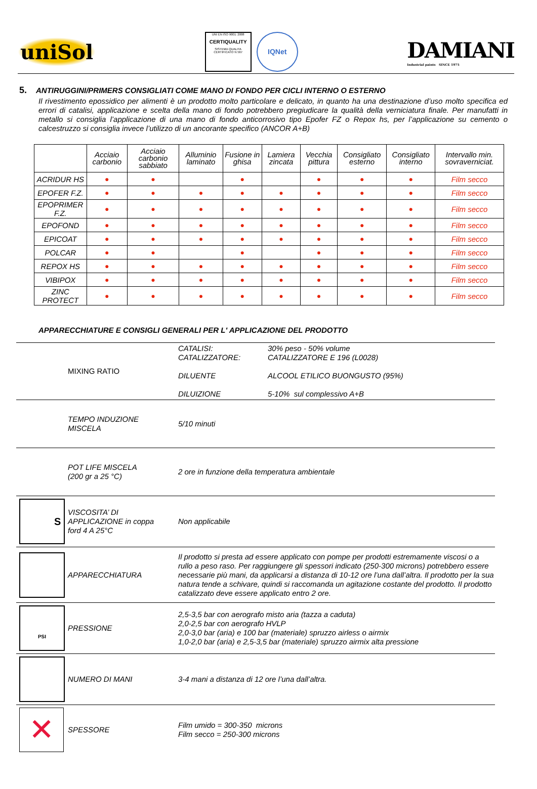uniSol
UNI EN ISO 9001: 2008
CERTIQUALITY
SISTEMA QUALITA
CERTIFICATO N 567
IQNet
DAMIANI
Industrial paints SINCE 1975
5. ANTIRUGGINI/PRIMERS CONSIGLIATI COME MANO DI FONDO PER CICLI INTERNO O ESTERNO
Il rivestimento epossidico per alimenti è un prodotto molto particolare e delicato, in quanto ha una destinazione d’uso molto specifica ed errori di catalisi, applicazione e scelta della mano di fondo potrebbero pregiudicare la qualità della verniciatura finale. Per manufatti in metallo si consiglia l’applicazione di una mano di fondo anticorrosivo tipo Epofer FZ o Repox hs, per l’applicazione su cemento o calcestruzzo si consiglia invece l’utilizzo di un ancorante specifico (ANCOR A+B)
| | Acciaio carbonio | Acciaio carbonio sabbiato | Alluminio laminato | Fusione in ghisa | Lamiera zincata | Vecchia pittura | Consigliato esterno | Consigliato interno | Intervallo min. sovraverniciat. |
| --- | --- | --- | --- | --- | --- | --- | --- | --- | --- |
| ACRIDUR HS | ● | ● | | ● | | ● | ● | ● | Film secco |
| EPOFER F.Z. | ● | ● | ● | ● | ● | ● | ● | ● | Film secco |
| EPOPRIMER F.Z. | ● | ● | ● | ● | ● | ● | ● | ● | Film secco |
| EPOFOND | ● | ● | ● | ● | ● | ● | ● | ● | Film secco |
| EPICOAT | ● | ● | ● | ● | ● | ● | ● | ● | Film secco |
| POLCAR | ● | ● | | ● | | ● | ● | ● | Film secco |
| REPOX HS | ● | ● | ● | ● | ● | ● | ● | ● | Film secco |
| VIBIPOX | ● | ● | ● | ● | ● | ● | ● | ● | Film secco |
| ZINC PROTECT | ● | ● | ● | ● | ● | ● | ● | ● | Film secco |
APPARECCHIATURE E CONSIGLI GENERALI PER L' APPLICAZIONE DEL PRODOTTO
| | MIXING RATIO | CATALISI: CATALIZZATORE: DILUENTE DILUIZIONE | 30% peso - 50% volume CATALIZZATORE E 196 (L0028) ALCOOL ETILICO BUONGUSTO (95%) 5-10% sul complessivo A+B |
| | TEMPO INDUZIONE MISCELA | 5/10 minuti | |
| | POT LIFE MISCELA (200 gr a 25 °C) | 2 ore in funzione della temperatura ambientale | |
| S | VISCOSITA’ DI APPLICAZIONE in coppa ford 4 A 25°C | Non applicabile | |
| | APPARECCHIATURA | Il prodotto si presta ad essere applicato con pompe per prodotti estremamente viscosi o a rullo a peso raso. Per raggiungere gli spessori indicato (250-300 microns) potrebbero essere necessarie più mani, da applicarsi a distanza di 10-12 ore l’una dall’altra. Il prodotto per la sua natura tende a schivare, quindi si raccomanda un agitazione costante del prodotto. Il prodotto catalizzato deve essere applicato entro 2 ore. | |
| PSI | PRESSIONE | 2,5-3,5 bar con aerografo misto aria (tazza a caduta) 2,0-2,5 bar con aerografo HVLP 2,0-3,0 bar (aria) e 100 bar (materiale) spruzzo airless o airmix 1,0-2,0 bar (aria) e 2,5-3,5 bar (materiale) spruzzo airmix alta pressione | |
| | NUMERO DI MANI | 3-4 mani a distanza di 12 ore l’una dall’altra. | |
| ✕ | SPESSORE | Film umido = 300-350 microns Film secco = 250-300 microns | |